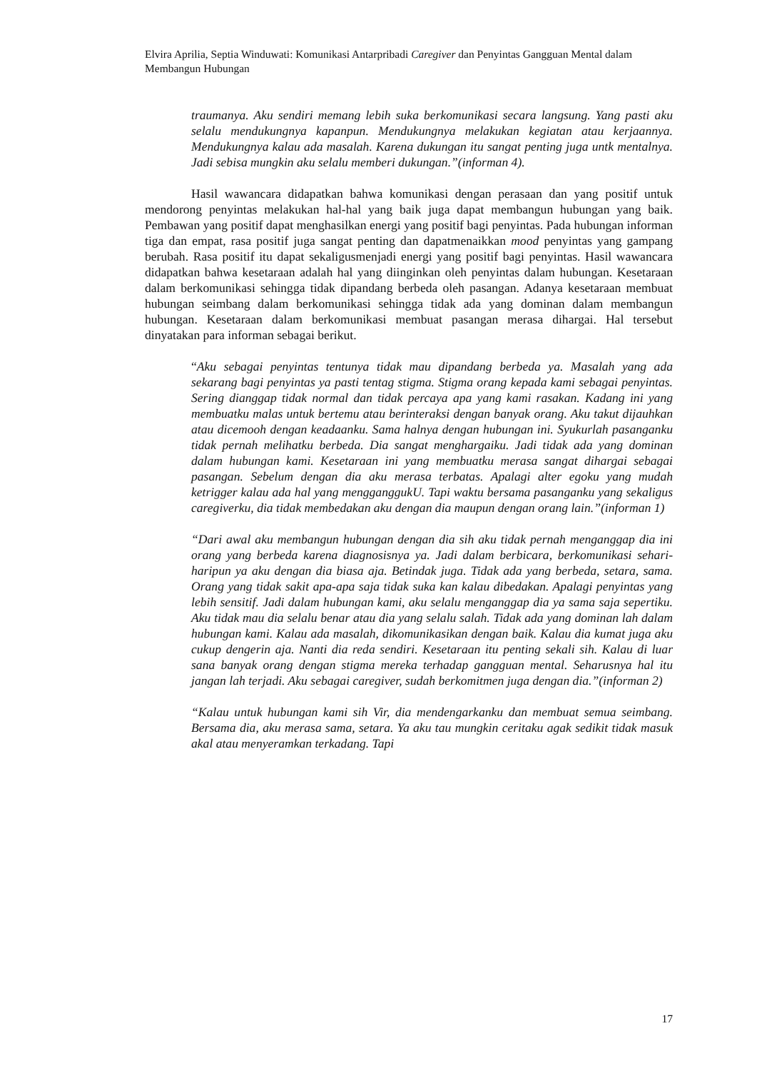Elvira Aprilia, Septia Winduwati: Komunikasi Antarpribadi Caregiver dan Penyintas Gangguan Mental dalam Membangun Hubungan
traumanya. Aku sendiri memang lebih suka berkomunikasi secara langsung. Yang pasti aku selalu mendukungnya kapanpun. Mendukungnya melakukan kegiatan atau kerjaannya. Mendukungnya kalau ada masalah. Karena dukungan itu sangat penting juga untk mentalnya. Jadi sebisa mungkin aku selalu memberi dukungan.”(informan 4).
Hasil wawancara didapatkan bahwa komunikasi dengan perasaan dan yang positif untuk mendorong penyintas melakukan hal-hal yang baik juga dapat membangun hubungan yang baik. Pembawan yang positif dapat menghasilkan energi yang positif bagi penyintas. Pada hubungan informan tiga dan empat, rasa positif juga sangat penting dan dapatmenaikkan mood penyintas yang gampang berubah. Rasa positif itu dapat sekaligusmenjadi energi yang positif bagi penyintas. Hasil wawancara didapatkan bahwa kesetaraan adalah hal yang diinginkan oleh penyintas dalam hubungan. Kesetaraan dalam berkomunikasi sehingga tidak dipandang berbeda oleh pasangan. Adanya kesetaraan membuat hubungan seimbang dalam berkomunikasi sehingga tidak ada yang dominan dalam membangun hubungan. Kesetaraan dalam berkomunikasi membuat pasangan merasa dihargai. Hal tersebut dinyatakan para informan sebagai berikut.
“Aku sebagai penyintas tentunya tidak mau dipandang berbeda ya. Masalah yang ada sekarang bagi penyintas ya pasti tentag stigma. Stigma orang kepada kami sebagai penyintas. Sering dianggap tidak normal dan tidak percaya apa yang kami rasakan. Kadang ini yang membuatku malas untuk bertemu atau berinteraksi dengan banyak orang. Aku takut dijauhkan atau dicemooh dengan keadaanku. Sama halnya dengan hubungan ini. Syukurlah pasanganku tidak pernah melihatku berbeda. Dia sangat menghargaiku. Jadi tidak ada yang dominan dalam hubungan kami. Kesetaraan ini yang membuatku merasa sangat dihargai sebagai pasangan. Sebelum dengan dia aku merasa terbatas. Apalagi alter egoku yang mudah ketrigger kalau ada hal yang mengganggukU. Tapi waktu bersama pasanganku yang sekaligus caregiverku, dia tidak membedakan aku dengan dia maupun dengan orang lain.”(informan 1)
“Dari awal aku membangun hubungan dengan dia sih aku tidak pernah menganggap dia ini orang yang berbeda karena diagnosisnya ya. Jadi dalam berbicara, berkomunikasi sehari-haripun ya aku dengan dia biasa aja. Betindak juga. Tidak ada yang berbeda, setara, sama. Orang yang tidak sakit apa-apa saja tidak suka kan kalau dibedakan. Apalagi penyintas yang lebih sensitif. Jadi dalam hubungan kami, aku selalu menganggap dia ya sama saja sepertiku. Aku tidak mau dia selalu benar atau dia yang selalu salah. Tidak ada yang dominan lah dalam hubungan kami. Kalau ada masalah, dikomunikasikan dengan baik. Kalau dia kumat juga aku cukup dengerin aja. Nanti dia reda sendiri. Kesetaraan itu penting sekali sih. Kalau di luar sana banyak orang dengan stigma mereka terhadap gangguan mental. Seharusnya hal itu jangan lah terjadi. Aku sebagai caregiver, sudah berkomitmen juga dengan dia.”(informan 2)
“Kalau untuk hubungan kami sih Vir, dia mendengarkanku dan membuat semua seimbang. Bersama dia, aku merasa sama, setara. Ya aku tau mungkin ceritaku agak sedikit tidak masuk akal atau menyeramkan terkadang. Tapi
17